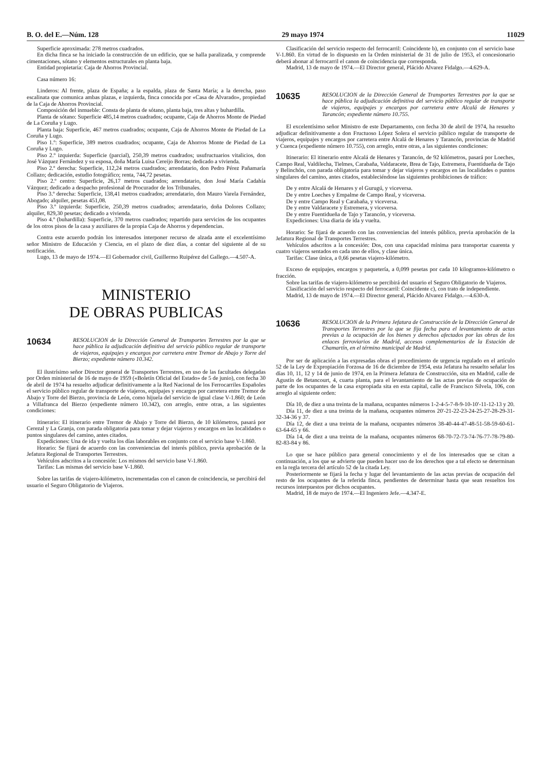B. O. del E.—Núm. 128 29 mayo 1974 11029
Superficie aproximada: 278 metros cuadrados.
En dicha finca se ha iniciado la construcción de un edificio, que se halla paralizada, y comprende cimentaciones, sótano y elementos estructurales en planta baja.
Entidad propietaria: Caja de Ahorros Provincial.
Casa número 16:
Linderos: Al frente, plaza de España; a la espalda, plaza de Santa María; a la derecha, paso escalinata que comunica ambas plazas, e izquierda, finca conocida por «Casa de Alvarado», propiedad de la Caja de Ahorros Provincial.
Composición del inmueble: Consta de planta de sótano, planta baja, tres altas y buhardilla.
Planta de sótano: Superficie 485,14 metros cuadrados; ocupante, Caja de Ahorros Monte de Piedad de La Coruña y Lugo.
Planta baja: Superficie, 467 metros cuadrados; ocupante, Caja de Ahorros Monte de Piedad de La Coruña y Lugo.
Piso 1.º: Superficie, 389 metros cuadrados; ocupante, Caja de Ahorros Monte de Piedad de La Coruña y Lugo.
Piso 2.º izquierda: Superficie (parcial), 250,39 metros cuadrados; usufructuarios vitalicios, don José Vázquez Fernández y su esposa, doña María Luisa Cereijo Borras; dedicado a vivienda.
Piso 2.º derecha: Superficie, 112,24 metros cuadrados; arrendatario, don Pedro Pérez Pañamaría Collazo; dedicación, estudio fotográfico; renta, 744,72 pesetas.
Piso 2.º centro: Superficie, 26,17 metros cuadrados; arrendatario, don José María Cadahía Vázquez; dedicado a despacho profesional de Procurador de los Tribunales.
Piso 3.º derecha: Superficie, 138,41 metros cuadrados; arrendatario, don Mauro Varela Fernández, Abogado; alquiler, pesetas 451,08.
Piso 3.º izquierda: Superficie, 250,39 metros cuadrados; arrendatario, doña Dolores Collazo; alquiler, 829,30 pesetas; dedicado a vivienda.
Piso 4.º (buhardilla): Superficie, 370 metros cuadrados; repartido para servicios de los ocupantes de los otros pisos de la casa y auxiliares de la propia Caja de Ahorros y dependencias.
Contra este acuerdo podrán los interesados interponer recurso de alzada ante el excelentísimo señor Ministro de Educación y Ciencia, en el plazo de diez días, a contar del siguiente al de su notificación.
Lugo, 13 de mayo de 1974.—El Gobernador civil, Guillermo Ruipérez del Gallego.—4.507-A.
MINISTERIO
DE OBRAS PUBLICAS
10634 RESOLUCION de la Dirección General de Transportes Terrestres por la que se hace pública la adjudicación definitiva del servicio público regular de transporte de viajeros, equipajes y encargos por carretera entre Tremor de Abajo y Torre del Bierzo; expediente número 10.342.
El ilustrísimo señor Director general de Transportes Terrestres, en uso de las facultades delegadas por Orden ministerial de 16 de mayo de 1959 («Boletín Oficial del Estado» de 5 de junio), con fecha 30 de abril de 1974 ha resuelto adjudicar definitivamente a la Red Nacional de los Ferrocarriles Españoles el servicio público regular de transporte de viajeros, equipajes y encargos por carretera entre Tremor de Abajo y Torre del Bierzo, provincia de León, como hijuela del servicio de igual clase V-1.860; de León a Villafranca del Bierzo (expediente número 10.342), con arreglo, entre otras, a las siguientes condiciones:
Itinerario: El itinerario entre Tremor de Abajo y Torre del Bierzo, de 10 kilómetros, pasará por Cerezal y La Granja, con parada obligatoria para tomar y dejar viajeros y encargos en las localidades o puntos singulares del camino, antes citados.
Expediciones: Una de ida y vuelta los días laborables en conjunto con el servicio base V-1.860.
Horario: Se fijará de acuerdo con las conveniencias del interés público, previa aprobación de la Jefatura Regional de Transportes Terrestres.
Vehículos adscritos a la concesión: Los mismos del servicio base V-1.860.
Tarifas: Las mismas del servicio base V-1.860.
Sobre las tarifas de viajero-kilómetro, incrementadas con el canon de coincidencia, se percibirá del usuario el Seguro Obligatorio de Viajeros.
Clasificación del servicio respecto del ferrocarril: Coincidente b), en conjunto con el servicio base V-1.860. En virtud de lo dispuesto en la Orden ministerial de 31 de julio de 1953, el concesionario deberá abonar al ferrocarril el canon de coincidencia que corresponda.
Madrid, 13 de mayo de 1974.—El Director general, Plácido Alvarez Fidalgo.—4.629-A.
10635 RESOLUCION de la Dirección General de Transportes Terrestres por la que se hace pública la adjudicación definitiva del servicio público regular de transporte de viajeros, equipajes y encargos por carretera entre Alcalá de Henares y Tarancón; expediente número 10.755.
El excelentísimo señor Ministro de este Departamento, con fecha 30 de abril de 1974, ha resuelto adjudicar definitivamente a don Fructuoso López Solera el servicio público regular de transporte de viajeros, equipajes y encargos por carretera entre Alcalá de Henares y Tarancón, provincias de Madrid y Cuenca (expediente número 10.755), con arreglo, entre otras, a las siguientes condiciones:
Itinerario: El itinerario entre Alcalá de Henares y Tarancón, de 92 kilómetros, pasará por Loeches, Campo Real, Valdilecha, Tielmes, Carabaña, Valdaracete, Brea de Tajo, Estremera, Fuentidueña de Tajo y Belinchón, con parada obligatoria para tomar y dejar viajeros y encargos en las localidades o puntos singulares del camino, antes citados, estableciéndose las siguientes prohibiciones de tráfico:
De y entre Alcalá de Henares y el Gurugú, y viceversa.
De y entre Loeches y Empalme de Campo Real, y viceversa.
De y entre Campo Real y Carabaña, y viceversa.
De y entre Valdaracete y Estremera, y viceversa.
De y entre Fuentidueña de Tajo y Tarancón, y viceversa.
Expediciones: Una diaria de ida y vuelta.
Horario: Se fijará de acuerdo con las conveniencias del interés público, previa aprobación de la Jefatura Regional de Transportes Terrestres.
Vehículos adscritos a la concesión: Dos, con una capacidad mínima para transportar cuarenta y cuatro viajeros sentados en cada uno de ellos, y clase única.
Tarifas: Clase única, a 0,66 pesetas viajero-kilómetro.
Exceso de equipajes, encargos y paquetería, a 0,099 pesetas por cada 10 kilogramos-kilómetro o fracción.
Sobre las tarifas de viajero-kilómetro se percibirá del usuario el Seguro Obligatorio de Viajeros.
Clasificación del servicio respecto del ferrocarril: Coincidente c), con trato de independiente.
Madrid, 13 de mayo de 1974.—El Director general, Plácido Alvarez Fidalgo.—4.630-A.
10636 RESOLUCION de la Primera Jefatura de Construcción de la Dirección General de Transportes Terrestres por la que se fija fecha para el levantamiento de actas previas a la ocupación de los bienes y derechos afectados por las obras de los enlaces ferroviarios de Madrid, accesos complementarios de la Estación de Chamartín, en el término municipal de Madrid.
Por ser de aplicación a las expresadas obras el procedimiento de urgencia regulado en el artículo 52 de la Ley de Expropiación Forzosa de 16 de diciembre de 1954, esta Jefatura ha resuelto señalar los días 10, 11, 12 y 14 de junio de 1974, en la Primera Jefatura de Construcción, sita en Madrid, calle de Agustín de Betancourt, 4, cuarta planta, para el levantamiento de las actas previas de ocupación de parte de los ocupantes de la casa expropiada sita en esta capital, calle de Francisco Silvela, 106, con arreglo al siguiente orden:
Día 10, de diez a una treinta de la mañana, ocupantes números 1-2-4-5-7-8-9-10-10'-11-12-13 y 20.
Día 11, de diez a una treinta de la mañana, ocupantes números 20'-21-22-23-24-25-27-28-29-31-32-34-36 y 37.
Día 12, de diez a una treinta de la mañana, ocupantes números 38-40-44-47-48-51-58-59-60-61-63-64-65 y 66.
Día 14, de diez a una treinta de la mañana, ocupantes números 68-70-72-73-74-76-77-78-79-80-82-83-84 y 86.
Lo que se hace público para general conocimiento y el de los interesados que se citan a continuación, a los que se advierte que pueden hacer uso de los derechos que a tal efecto se determinan en la regla tercera del artículo 52 de la citada Ley.
Posteriormente se fijará la fecha y lugar del levantamiento de las actas previas de ocupación del resto de los ocupantes de la referida finca, pendientes de determinar hasta que sean resueltos los recursos interpuestos por dichos ocupantes.
Madrid, 18 de mayo de 1974.—El Ingeniero Jefe.—4.347-E.